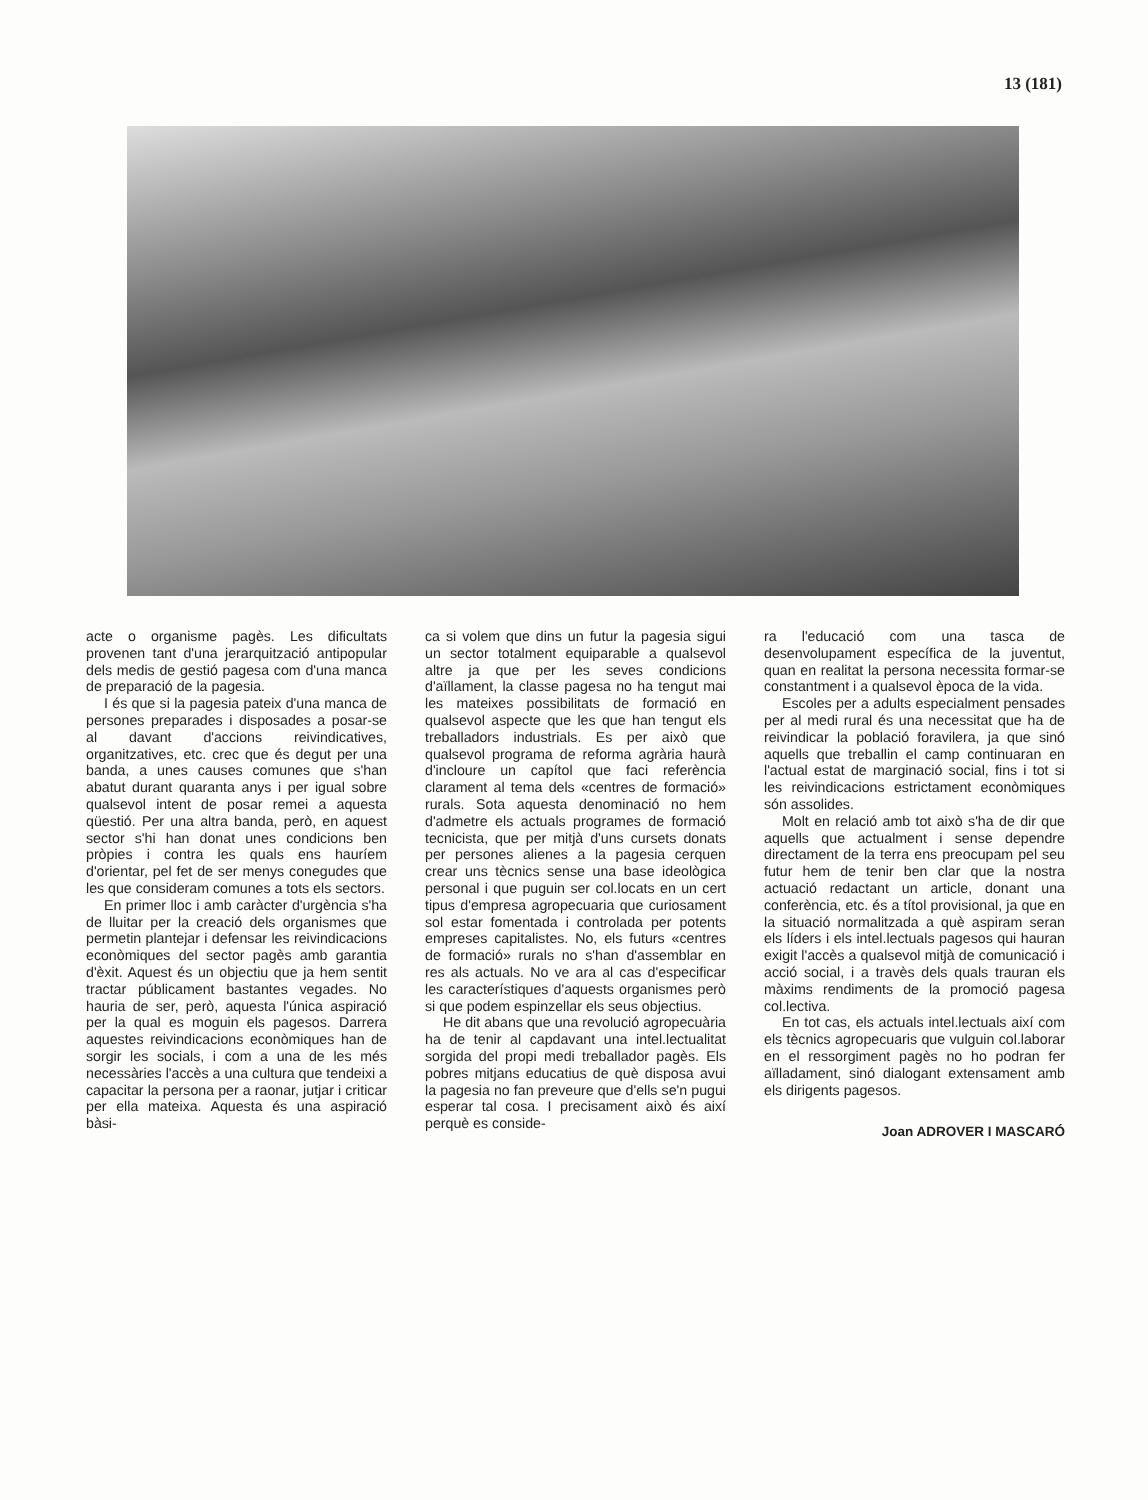13 (181)
acte o organisme pagès. Les dificultats provenen tant d'una jerarquització antipopular dels medis de gestió pagesa com d'una manca de preparació de la pagesia.
I és que si la pagesia pateix d'una manca de persones preparades i disposades a posar-se al davant d'accions reivindicatives, organitzatives, etc. crec que és degut per una banda, a unes causes comunes que s'han abatut durant quaranta anys i per igual sobre qualsevol intent de posar remei a aquesta qüestió. Per una altra banda, però, en aquest sector s'hi han donat unes condicions ben pròpies i contra les quals ens hauríem d'orientar, pel fet de ser menys conegudes que les que consideram comunes a tots els sectors.
En primer lloc i amb caràcter d'urgència s'ha de lluitar per la creació dels organismes que permetin plantejar i defensar les reivindicacions econòmiques del sector pagès amb garantia d'èxit. Aquest és un objectiu que ja hem sentit tractar públicament bastantes vegades. No hauria de ser, però, aquesta l'única aspiració per la qual es moguin els pagesos. Darrera aquestes reivindicacions econòmiques han de sorgir les socials, i com a una de les més necessàries l'accès a una cultura que tendeixi a capacitar la persona per a raonar, jutjar i criticar per ella mateixa. Aquesta és una aspiració bàsi-
ca si volem que dins un futur la pagesia sigui un sector totalment equiparable a qualsevol altre ja que per les seves condicions d'aïllament, la classe pagesa no ha tengut mai les mateixes possibilitats de formació en qualsevol aspecte que les que han tengut els treballadors industrials. Es per això que qualsevol programa de reforma agrària haurà d'incloure un capítol que faci referència clarament al tema dels «centres de formació» rurals. Sota aquesta denominació no hem d'admetre els actuals programes de formació tecnicista, que per mitjà d'uns cursets donats per persones alienes a la pagesia cerquen crear uns tècnics sense una base ideològica personal i que puguin ser col.locats en un cert tipus d'empresa agropecuaria que curiosament sol estar fomentada i controlada per potents empreses capitalistes. No, els futurs «centres de formació» rurals no s'han d'assemblar en res als actuals. No ve ara al cas d'especificar les característiques d'aquests organismes però si que podem espinzellar els seus objectius.
He dit abans que una revolució agropecuària ha de tenir al capdavant una intel.lectualitat sorgida del propi medi treballador pagès. Els pobres mitjans educatius de què disposa avui la pagesia no fan preveure que d'ells se'n pugui esperar tal cosa. I precisament això és així perquè es conside-
ra l'educació com una tasca de desenvolupament específica de la juventut, quan en realitat la persona necessita formar-se constantment i a qualsevol època de la vida.
Escoles per a adults especialment pensades per al medi rural és una necessitat que ha de reivindicar la població foravilera, ja que sinó aquells que treballin el camp continuaran en l'actual estat de marginació social, fins i tot si les reivindicacions estrictament econòmiques són assolides.
Molt en relació amb tot això s'ha de dir que aquells que actualment i sense dependre directament de la terra ens preocupam pel seu futur hem de tenir ben clar que la nostra actuació redactant un article, donant una conferència, etc. és a títol provisional, ja que en la situació normalitzada a què aspiram seran els líders i els intel.lectuals pagesos qui hauran exigit l'accès a qualsevol mitjà de comunicació i acció social, i a travès dels quals trauran els màxims rendiments de la promoció pagesa col.lectiva.
En tot cas, els actuals intel.lectuals així com els tècnics agropecuaris que vulguin col.laborar en el ressorgiment pagès no ho podran fer aïlladament, sinó dialogant extensament amb els dirigents pagesos.
Joan ADROVER I MASCARÓ